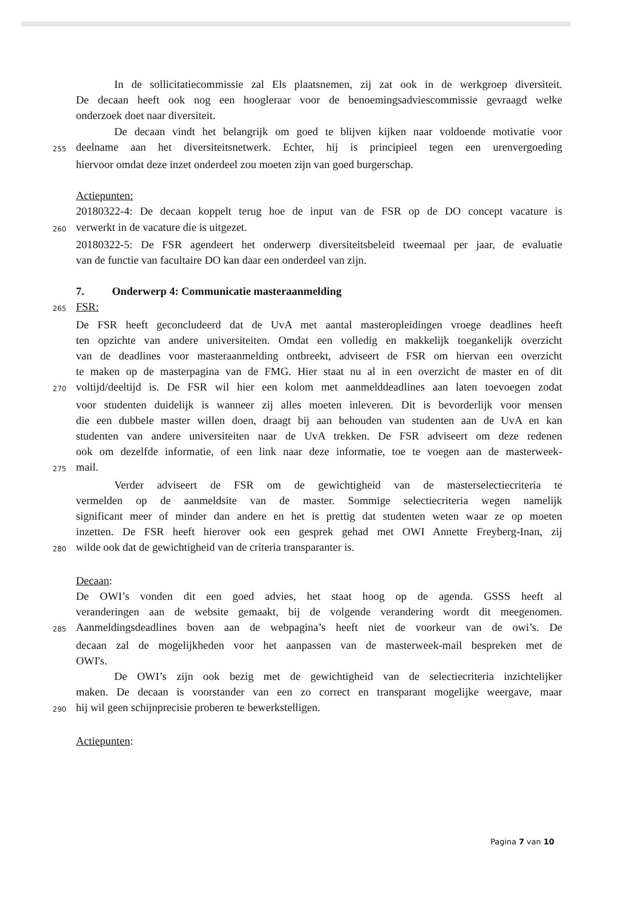In de sollicitatiecommissie zal Els plaatsnemen, zij zat ook in de werkgroep diversiteit.
De decaan heeft ook nog een hoogleraar voor de benoemingsadviescommissie gevraagd welke
onderzoek doet naar diversiteit.
De decaan vindt het belangrijk om goed te blijven kijken naar voldoende motivatie voor
255 deelname aan het diversiteitsnetwerk. Echter, hij is principieel tegen een urenvergoeding
hiervoor omdat deze inzet onderdeel zou moeten zijn van goed burgerschap.
Actiepunten:
20180322-4: De decaan koppelt terug hoe de input van de FSR op de DO concept vacature is
260 verwerkt in de vacature die is uitgezet.
20180322-5: De FSR agendeert het onderwerp diversiteitsbeleid tweemaal per jaar, de evaluatie
van de functie van facultaire DO kan daar een onderdeel van zijn.
7. Onderwerp 4: Communicatie masteraanmelding
265 FSR:
De FSR heeft geconcludeerd dat de UvA met aantal masteropleidingen vroege deadlines heeft
ten opzichte van andere universiteiten. Omdat een volledig en makkelijk toegankelijk overzicht
van de deadlines voor masteraanmelding ontbreekt, adviseert de FSR om hiervan een overzicht
te maken op de masterpagina van de FMG. Hier staat nu al in een overzicht de master en of dit
270 voltijd/deeltijd is. De FSR wil hier een kolom met aanmelddeadlines aan laten toevoegen zodat
voor studenten duidelijk is wanneer zij alles moeten inleveren. Dit is bevorderlijk voor mensen
die een dubbele master willen doen, draagt bij aan behouden van studenten aan de UvA en kan
studenten van andere universiteiten naar de UvA trekken. De FSR adviseert om deze redenen
ook om dezelfde informatie, of een link naar deze informatie, toe te voegen aan de masterweek-
275 mail.
Verder adviseert de FSR om de gewichtigheid van de masterselectiecriteria te
vermelden op de aanmeldsite van de master. Sommige selectiecriteria wegen namelijk
significant meer of minder dan andere en het is prettig dat studenten weten waar ze op moeten
inzetten. De FSR heeft hierover ook een gesprek gehad met OWI Annette Freyberg-Inan, zij
280 wilde ook dat de gewichtigheid van de criteria transparanter is.
Decaan:
De OWI’s vonden dit een goed advies, het staat hoog op de agenda. GSSS heeft al
veranderingen aan de website gemaakt, bij de volgende verandering wordt dit meegenomen.
285 Aanmeldingsdeadlines boven aan de webpagina’s heeft niet de voorkeur van de owi’s. De
decaan zal de mogelijkheden voor het aanpassen van de masterweek-mail bespreken met de
OWI's.
De OWI’s zijn ook bezig met de gewichtigheid van de selectiecriteria inzichtelijker
maken. De decaan is voorstander van een zo correct en transparant mogelijke weergave, maar
290 hij wil geen schijnprecisie proberen te bewerkstelligen.
Actiepunten:
Pagina 7 van 10